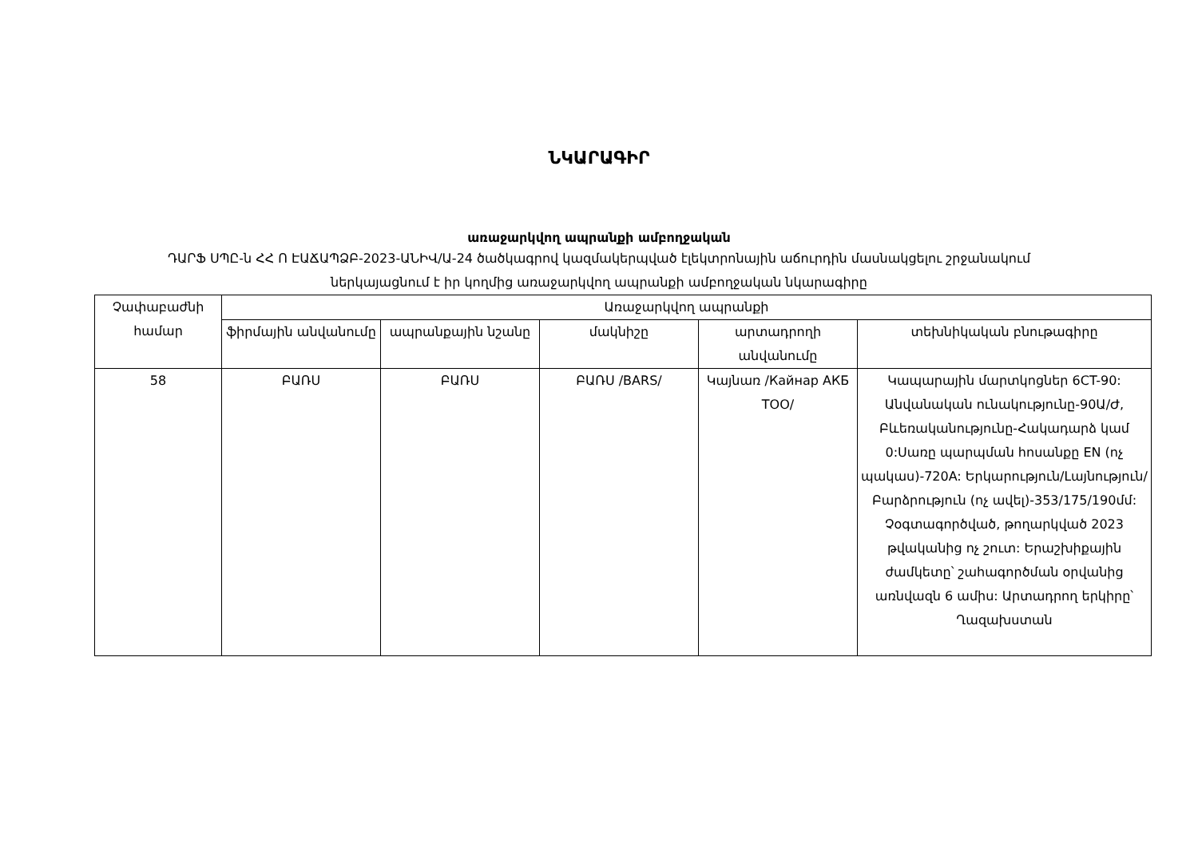ՆԿԱՐԱԳԻՐ
առաջարկվող ապրանքի ամբողջական
ԴԱՐՖ ՍՊԸ-ն ՀՀ Ո ԷԱՃԱՊՁԲ-2023-ԱՆԻՎ/Ա-24 ծածկագրով կազմակերպված էլեկտրոնային աճուրդին մասնակցելու շրջանակում
ներկայացնում է իր կողմից առաջարկվող ապրանքի ամբողջական նկարագիրը
| Չափաբաժնի համար | Առաջարկվող ապրանքի | | | | |
| --- | --- | --- | --- | --- | --- |
| | ֆիրմային անվանումը | ապրանքային նշանը | մակնիշը | արտադրողի անվանումը | տեխնիկական բնութագիրը |
| 58 | ԲԱՌՍ | ԲԱՌՍ | ԲԱՌՍ /BARS/ | Կայնառ /Кайнар АКБ ТОО/ | Կապարային մարտկոցներ 6CT-90: Անվանական ունակությունը-90Ա/Ժ, Բևեռականությունը-Հակադարձ կամ 0:Սառը պարպման հոսանքը EN (ոչ պակաս)-720A: Երկարություն/Լայնություն/Բարձրություն (ոչ ավել)-353/175/190մմ: Չօգտագործված, թողարկված 2023 թվականից ոչ շուտ: Երաշխիքային ժամկետը՝ շահագործման օրվանից առնվազն 6 ամիս: Արտադրող երկիրը՝ Ղազախստան |